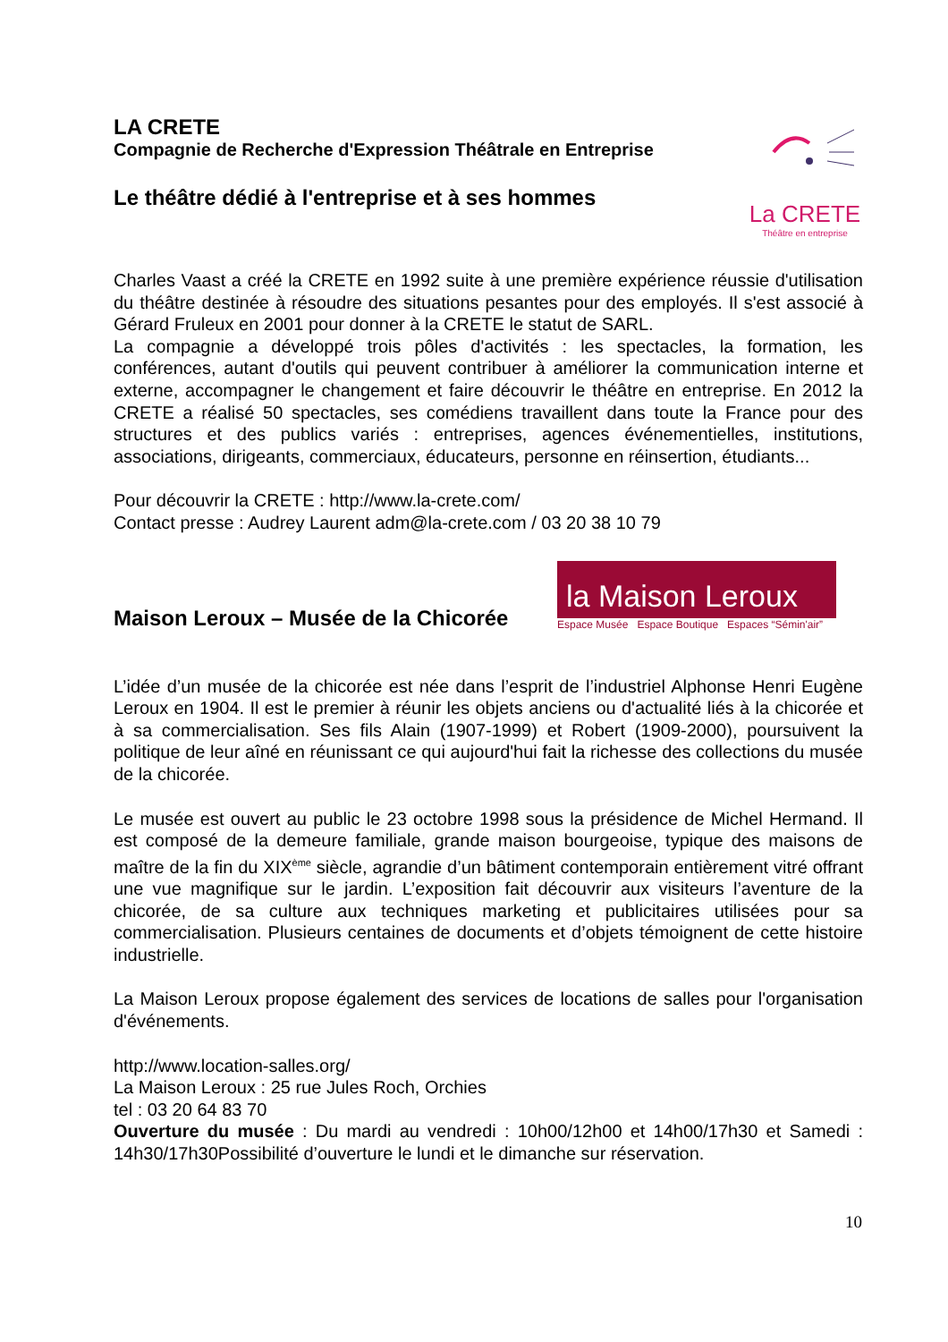LA CRETE
Compagnie de Recherche d'Expression Théâtrale en Entreprise
Le théâtre dédié à l'entreprise et à ses hommes
La CRETE
Théâtre en entreprise
Charles Vaast a créé la CRETE en 1992 suite à une première expérience réussie d'utilisation du théâtre destinée à résoudre des situations pesantes pour des employés. Il s'est associé à Gérard Fruleux en 2001 pour donner à la CRETE le statut de SARL.
La compagnie a développé trois pôles d'activités : les spectacles, la formation, les conférences, autant d'outils qui peuvent contribuer à améliorer la communication interne et externe, accompagner le changement et faire découvrir le théâtre en entreprise. En 2012 la CRETE a réalisé 50 spectacles, ses comédiens travaillent dans toute la France pour des structures et des publics variés : entreprises, agences événementielles, institutions, associations, dirigeants, commerciaux, éducateurs, personne en réinsertion, étudiants...
Pour découvrir la CRETE : http://www.la-crete.com/
Contact presse : Audrey Laurent adm@la-crete.com / 03 20 38 10 79
Maison Leroux – Musée de la Chicorée
la Maison Leroux
Espace Musée Espace Boutique Espaces “Sémin'air”
L’idée d’un musée de la chicorée est née dans l’esprit de l’industriel Alphonse Henri Eugène Leroux en 1904. Il est le premier à réunir les objets anciens ou d'actualité liés à la chicorée et à sa commercialisation. Ses fils Alain (1907-1999) et Robert (1909-2000), poursuivent la politique de leur aîné en réunissant ce qui aujourd'hui fait la richesse des collections du musée de la chicorée.
Le musée est ouvert au public le 23 octobre 1998 sous la présidence de Michel Hermand. Il est composé de la demeure familiale, grande maison bourgeoise, typique des maisons de maître de la fin du XIX<sup>ème</sup> siècle, agrandie d’un bâtiment contemporain entièrement vitré offrant une vue magnifique sur le jardin. L’exposition fait découvrir aux visiteurs l’aventure de la chicorée, de sa culture aux techniques marketing et publicitaires utilisées pour sa commercialisation. Plusieurs centaines de documents et d’objets témoignent de cette histoire industrielle.
La Maison Leroux propose également des services de locations de salles pour l'organisation d'événements.
http://www.location-salles.org/
La Maison Leroux : 25 rue Jules Roch, Orchies
tel : 03 20 64 83 70
Ouverture du musée : Du mardi au vendredi : 10h00/12h00 et 14h00/17h30 et Samedi : 14h30/17h30Possibilité d’ouverture le lundi et le dimanche sur réservation.
10